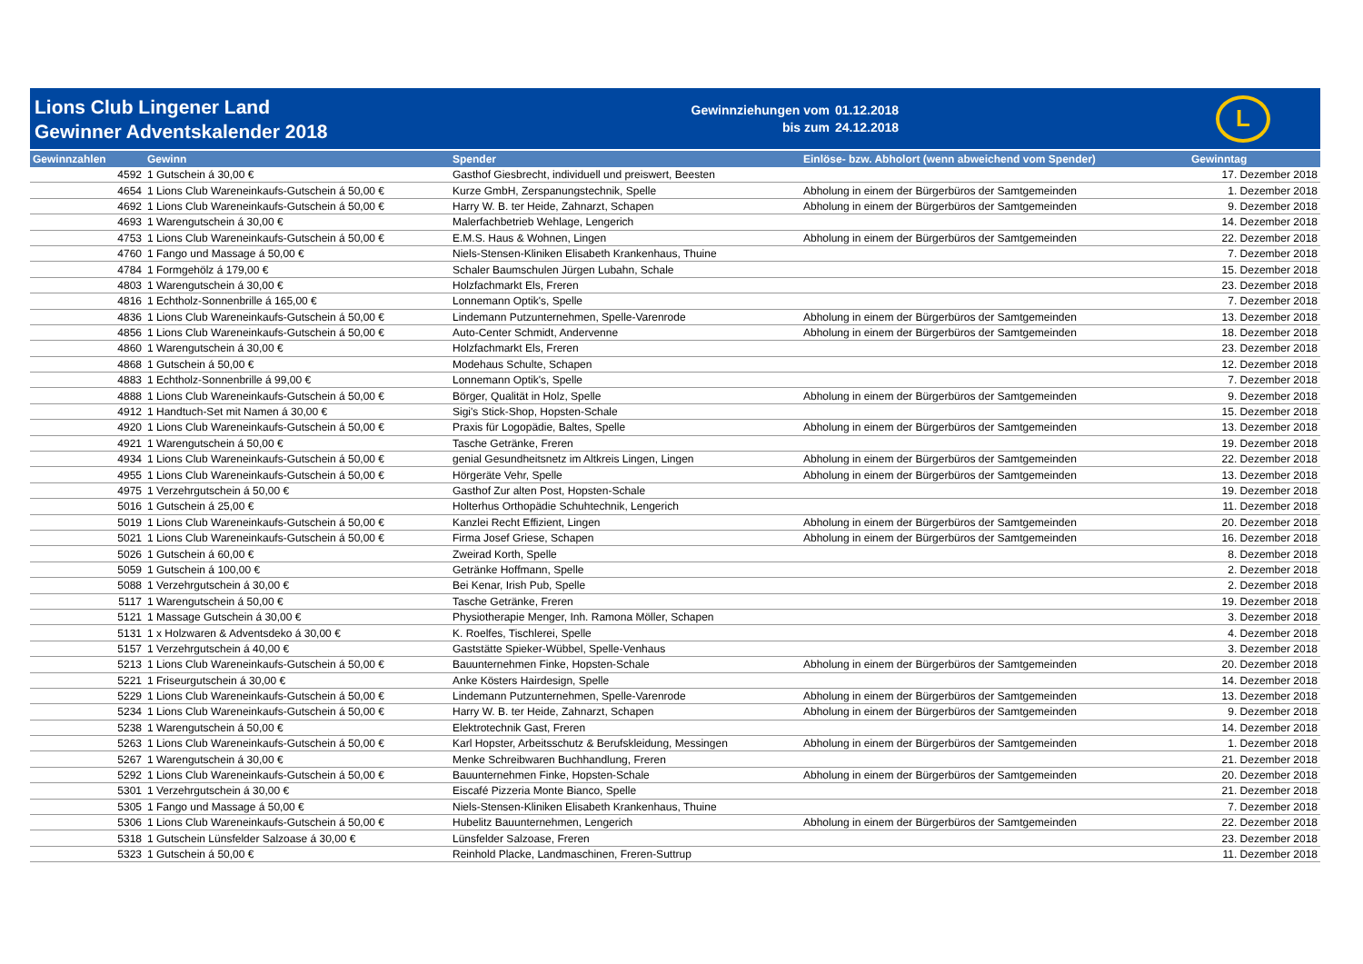Lions Club Lingener Land
Gewinner Adventskalender 2018
Gewinnziehungen vom
bis zum
01.12.2018
24.12.2018
L
| Gewinnzahlen | Gewinn | Spender | Einlöse- bzw. Abholort (wenn abweichend vom Spender) | Gewinntag |
| --- | --- | --- | --- | --- |
| 4592 | 1 Gutschein á 30,00 € | Gasthof Giesbrecht, individuell und preiswert, Beesten | | 17. Dezember 2018 |
| 4654 | 1 Lions Club Wareneinkaufs-Gutschein á 50,00 € | Kurze GmbH, Zerspanungstechnik, Spelle | Abholung in einem der Bürgerbüros der Samtgemeinden | 1. Dezember 2018 |
| 4692 | 1 Lions Club Wareneinkaufs-Gutschein á 50,00 € | Harry W. B. ter Heide, Zahnarzt, Schapen | Abholung in einem der Bürgerbüros der Samtgemeinden | 9. Dezember 2018 |
| 4693 | 1 Warengutschein á 30,00 € | Malerfachbetrieb Wehlage, Lengerich | | 14. Dezember 2018 |
| 4753 | 1 Lions Club Wareneinkaufs-Gutschein á 50,00 € | E.M.S. Haus & Wohnen, Lingen | Abholung in einem der Bürgerbüros der Samtgemeinden | 22. Dezember 2018 |
| 4760 | 1 Fango und Massage á 50,00 € | Niels-Stensen-Kliniken Elisabeth Krankenhaus, Thuine | | 7. Dezember 2018 |
| 4784 | 1 Formgehölz á 179,00 € | Schaler Baumschulen Jürgen Lubahn, Schale | | 15. Dezember 2018 |
| 4803 | 1 Warengutschein á 30,00 € | Holzfachmarkt Els, Freren | | 23. Dezember 2018 |
| 4816 | 1 Echtholz-Sonnenbrille á 165,00 € | Lonnemann Optik's, Spelle | | 7. Dezember 2018 |
| 4836 | 1 Lions Club Wareneinkaufs-Gutschein á 50,00 € | Lindemann Putzunternehmen, Spelle-Varenrode | Abholung in einem der Bürgerbüros der Samtgemeinden | 13. Dezember 2018 |
| 4856 | 1 Lions Club Wareneinkaufs-Gutschein á 50,00 € | Auto-Center Schmidt, Andervenne | Abholung in einem der Bürgerbüros der Samtgemeinden | 18. Dezember 2018 |
| 4860 | 1 Warengutschein á 30,00 € | Holzfachmarkt Els, Freren | | 23. Dezember 2018 |
| 4868 | 1 Gutschein á 50,00 € | Modehaus Schulte, Schapen | | 12. Dezember 2018 |
| 4883 | 1 Echtholz-Sonnenbrille á 99,00 € | Lonnemann Optik's, Spelle | | 7. Dezember 2018 |
| 4888 | 1 Lions Club Wareneinkaufs-Gutschein á 50,00 € | Börger, Qualität in Holz, Spelle | Abholung in einem der Bürgerbüros der Samtgemeinden | 9. Dezember 2018 |
| 4912 | 1 Handtuch-Set mit Namen á 30,00 € | Sigi's Stick-Shop, Hopsten-Schale | | 15. Dezember 2018 |
| 4920 | 1 Lions Club Wareneinkaufs-Gutschein á 50,00 € | Praxis für Logopädie, Baltes, Spelle | Abholung in einem der Bürgerbüros der Samtgemeinden | 13. Dezember 2018 |
| 4921 | 1 Warengutschein á 50,00 € | Tasche Getränke, Freren | | 19. Dezember 2018 |
| 4934 | 1 Lions Club Wareneinkaufs-Gutschein á 50,00 € | genial Gesundheitsnetz im Altkreis Lingen, Lingen | Abholung in einem der Bürgerbüros der Samtgemeinden | 22. Dezember 2018 |
| 4955 | 1 Lions Club Wareneinkaufs-Gutschein á 50,00 € | Hörgeräte Vehr, Spelle | Abholung in einem der Bürgerbüros der Samtgemeinden | 13. Dezember 2018 |
| 4975 | 1 Verzehrgutschein á 50,00 € | Gasthof Zur alten Post, Hopsten-Schale | | 19. Dezember 2018 |
| 5016 | 1 Gutschein á 25,00 € | Holterhus Orthopädie Schuhtechnik, Lengerich | | 11. Dezember 2018 |
| 5019 | 1 Lions Club Wareneinkaufs-Gutschein á 50,00 € | Kanzlei Recht Effizient, Lingen | Abholung in einem der Bürgerbüros der Samtgemeinden | 20. Dezember 2018 |
| 5021 | 1 Lions Club Wareneinkaufs-Gutschein á 50,00 € | Firma Josef Griese, Schapen | Abholung in einem der Bürgerbüros der Samtgemeinden | 16. Dezember 2018 |
| 5026 | 1 Gutschein á 60,00 € | Zweirad Korth, Spelle | | 8. Dezember 2018 |
| 5059 | 1 Gutschein á 100,00 € | Getränke Hoffmann, Spelle | | 2. Dezember 2018 |
| 5088 | 1 Verzehrgutschein á 30,00 € | Bei Kenar, Irish Pub, Spelle | | 2. Dezember 2018 |
| 5117 | 1 Warengutschein á 50,00 € | Tasche Getränke, Freren | | 19. Dezember 2018 |
| 5121 | 1 Massage Gutschein á 30,00 € | Physiotherapie Menger, Inh. Ramona Möller, Schapen | | 3. Dezember 2018 |
| 5131 | 1 x Holzwaren & Adventsdeko á 30,00 € | K. Roelfes, Tischlerei, Spelle | | 4. Dezember 2018 |
| 5157 | 1 Verzehrgutschein á 40,00 € | Gaststätte Spieker-Wübbel, Spelle-Venhaus | | 3. Dezember 2018 |
| 5213 | 1 Lions Club Wareneinkaufs-Gutschein á 50,00 € | Bauunternehmen Finke, Hopsten-Schale | Abholung in einem der Bürgerbüros der Samtgemeinden | 20. Dezember 2018 |
| 5221 | 1 Friseurgutschein á 30,00 € | Anke Kösters Hairdesign, Spelle | | 14. Dezember 2018 |
| 5229 | 1 Lions Club Wareneinkaufs-Gutschein á 50,00 € | Lindemann Putzunternehmen, Spelle-Varenrode | Abholung in einem der Bürgerbüros der Samtgemeinden | 13. Dezember 2018 |
| 5234 | 1 Lions Club Wareneinkaufs-Gutschein á 50,00 € | Harry W. B. ter Heide, Zahnarzt, Schapen | Abholung in einem der Bürgerbüros der Samtgemeinden | 9. Dezember 2018 |
| 5238 | 1 Warengutschein á 50,00 € | Elektrotechnik Gast, Freren | | 14. Dezember 2018 |
| 5263 | 1 Lions Club Wareneinkaufs-Gutschein á 50,00 € | Karl Hopster, Arbeitsschutz & Berufskleidung, Messingen | Abholung in einem der Bürgerbüros der Samtgemeinden | 1. Dezember 2018 |
| 5267 | 1 Warengutschein á 30,00 € | Menke Schreibwaren Buchhandlung, Freren | | 21. Dezember 2018 |
| 5292 | 1 Lions Club Wareneinkaufs-Gutschein á 50,00 € | Bauunternehmen Finke, Hopsten-Schale | Abholung in einem der Bürgerbüros der Samtgemeinden | 20. Dezember 2018 |
| 5301 | 1 Verzehrgutschein á 30,00 € | Eiscafé Pizzeria Monte Bianco, Spelle | | 21. Dezember 2018 |
| 5305 | 1 Fango und Massage á 50,00 € | Niels-Stensen-Kliniken Elisabeth Krankenhaus, Thuine | | 7. Dezember 2018 |
| 5306 | 1 Lions Club Wareneinkaufs-Gutschein á 50,00 € | Hubelitz Bauunternehmen, Lengerich | Abholung in einem der Bürgerbüros der Samtgemeinden | 22. Dezember 2018 |
| 5318 | 1 Gutschein Lünsfelder Salzoase á 30,00 € | Lünsfelder Salzoase, Freren | | 23. Dezember 2018 |
| 5323 | 1 Gutschein á 50,00 € | Reinhold Placke, Landmaschinen, Freren-Suttrup | | 11. Dezember 2018 |